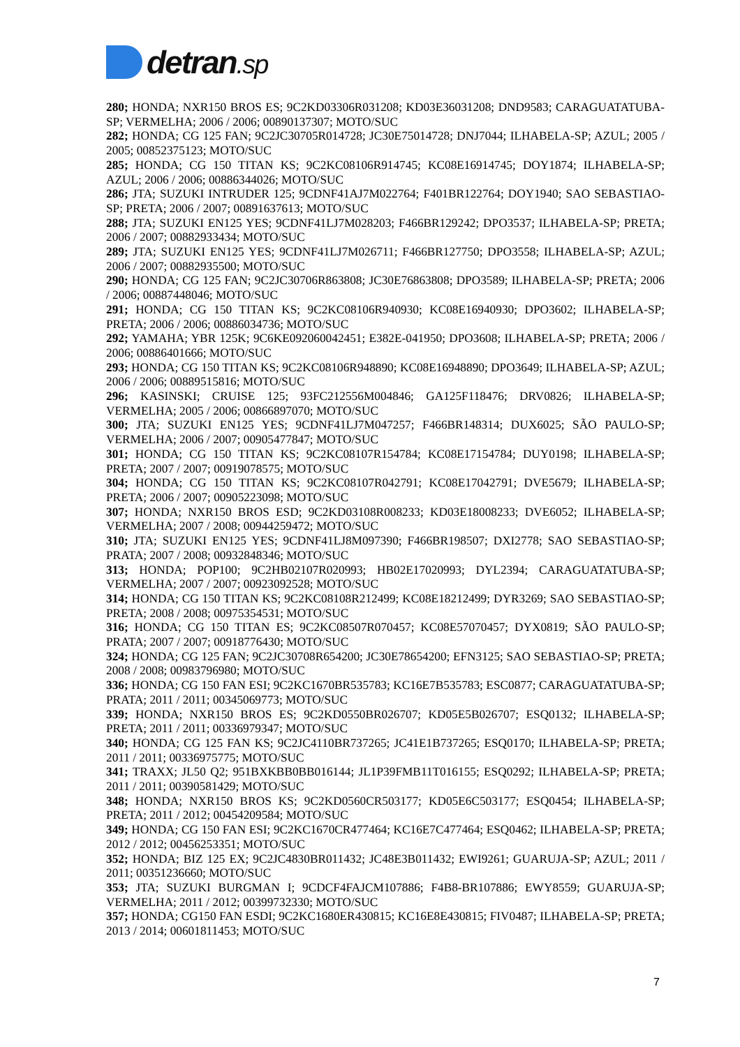detran.sp
280; HONDA; NXR150 BROS ES; 9C2KD03306R031208; KD03E36031208; DND9583; CARAGUATATUBA-SP; VERMELHA; 2006 / 2006; 00890137307; MOTO/SUC
282; HONDA; CG 125 FAN; 9C2JC30705R014728; JC30E75014728; DNJ7044; ILHABELA-SP; AZUL; 2005 / 2005; 00852375123; MOTO/SUC
285; HONDA; CG 150 TITAN KS; 9C2KC08106R914745; KC08E16914745; DOY1874; ILHABELA-SP; AZUL; 2006 / 2006; 00886344026; MOTO/SUC
286; JTA; SUZUKI INTRUDER 125; 9CDNF41AJ7M022764; F401BR122764; DOY1940; SAO SEBASTIAO-SP; PRETA; 2006 / 2007; 00891637613; MOTO/SUC
288; JTA; SUZUKI EN125 YES; 9CDNF41LJ7M028203; F466BR129242; DPO3537; ILHABELA-SP; PRETA; 2006 / 2007; 00882933434; MOTO/SUC
289; JTA; SUZUKI EN125 YES; 9CDNF41LJ7M026711; F466BR127750; DPO3558; ILHABELA-SP; AZUL; 2006 / 2007; 00882935500; MOTO/SUC
290; HONDA; CG 125 FAN; 9C2JC30706R863808; JC30E76863808; DPO3589; ILHABELA-SP; PRETA; 2006 / 2006; 00887448046; MOTO/SUC
291; HONDA; CG 150 TITAN KS; 9C2KC08106R940930; KC08E16940930; DPO3602; ILHABELA-SP; PRETA; 2006 / 2006; 00886034736; MOTO/SUC
292; YAMAHA; YBR 125K; 9C6KE092060042451; E382E-041950; DPO3608; ILHABELA-SP; PRETA; 2006 / 2006; 00886401666; MOTO/SUC
293; HONDA; CG 150 TITAN KS; 9C2KC08106R948890; KC08E16948890; DPO3649; ILHABELA-SP; AZUL; 2006 / 2006; 00889515816; MOTO/SUC
296; KASINSKI; CRUISE 125; 93FC212556M004846; GA125F118476; DRV0826; ILHABELA-SP; VERMELHA; 2005 / 2006; 00866897070; MOTO/SUC
300; JTA; SUZUKI EN125 YES; 9CDNF41LJ7M047257; F466BR148314; DUX6025; SÃO PAULO-SP; VERMELHA; 2006 / 2007; 00905477847; MOTO/SUC
301; HONDA; CG 150 TITAN KS; 9C2KC08107R154784; KC08E17154784; DUY0198; ILHABELA-SP; PRETA; 2007 / 2007; 00919078575; MOTO/SUC
304; HONDA; CG 150 TITAN KS; 9C2KC08107R042791; KC08E17042791; DVE5679; ILHABELA-SP; PRETA; 2006 / 2007; 00905223098; MOTO/SUC
307; HONDA; NXR150 BROS ESD; 9C2KD03108R008233; KD03E18008233; DVE6052; ILHABELA-SP; VERMELHA; 2007 / 2008; 00944259472; MOTO/SUC
310; JTA; SUZUKI EN125 YES; 9CDNF41LJ8M097390; F466BR198507; DXI2778; SAO SEBASTIAO-SP; PRATA; 2007 / 2008; 00932848346; MOTO/SUC
313; HONDA; POP100; 9C2HB02107R020993; HB02E17020993; DYL2394; CARAGUATATUBA-SP; VERMELHA; 2007 / 2007; 00923092528; MOTO/SUC
314; HONDA; CG 150 TITAN KS; 9C2KC08108R212499; KC08E18212499; DYR3269; SAO SEBASTIAO-SP; PRETA; 2008 / 2008; 00975354531; MOTO/SUC
316; HONDA; CG 150 TITAN ES; 9C2KC08507R070457; KC08E57070457; DYX0819; SÃO PAULO-SP; PRATA; 2007 / 2007; 00918776430; MOTO/SUC
324; HONDA; CG 125 FAN; 9C2JC30708R654200; JC30E78654200; EFN3125; SAO SEBASTIAO-SP; PRETA; 2008 / 2008; 00983796980; MOTO/SUC
336; HONDA; CG 150 FAN ESI; 9C2KC1670BR535783; KC16E7B535783; ESC0877; CARAGUATATUBA-SP; PRATA; 2011 / 2011; 00345069773; MOTO/SUC
339; HONDA; NXR150 BROS ES; 9C2KD0550BR026707; KD05E5B026707; ESQ0132; ILHABELA-SP; PRETA; 2011 / 2011; 00336979347; MOTO/SUC
340; HONDA; CG 125 FAN KS; 9C2JC4110BR737265; JC41E1B737265; ESQ0170; ILHABELA-SP; PRETA; 2011 / 2011; 00336975775; MOTO/SUC
341; TRAXX; JL50 Q2; 951BXKBB0BB016144; JL1P39FMB11T016155; ESQ0292; ILHABELA-SP; PRETA; 2011 / 2011; 00390581429; MOTO/SUC
348; HONDA; NXR150 BROS KS; 9C2KD0560CR503177; KD05E6C503177; ESQ0454; ILHABELA-SP; PRETA; 2011 / 2012; 00454209584; MOTO/SUC
349; HONDA; CG 150 FAN ESI; 9C2KC1670CR477464; KC16E7C477464; ESQ0462; ILHABELA-SP; PRETA; 2012 / 2012; 00456253351; MOTO/SUC
352; HONDA; BIZ 125 EX; 9C2JC4830BR011432; JC48E3B011432; EWI9261; GUARUJA-SP; AZUL; 2011 / 2011; 00351236660; MOTO/SUC
353; JTA; SUZUKI BURGMAN I; 9CDCF4FAJCM107886; F4B8-BR107886; EWY8559; GUARUJA-SP; VERMELHA; 2011 / 2012; 00399732330; MOTO/SUC
357; HONDA; CG150 FAN ESDI; 9C2KC1680ER430815; KC16E8E430815; FIV0487; ILHABELA-SP; PRETA; 2013 / 2014; 00601811453; MOTO/SUC
7